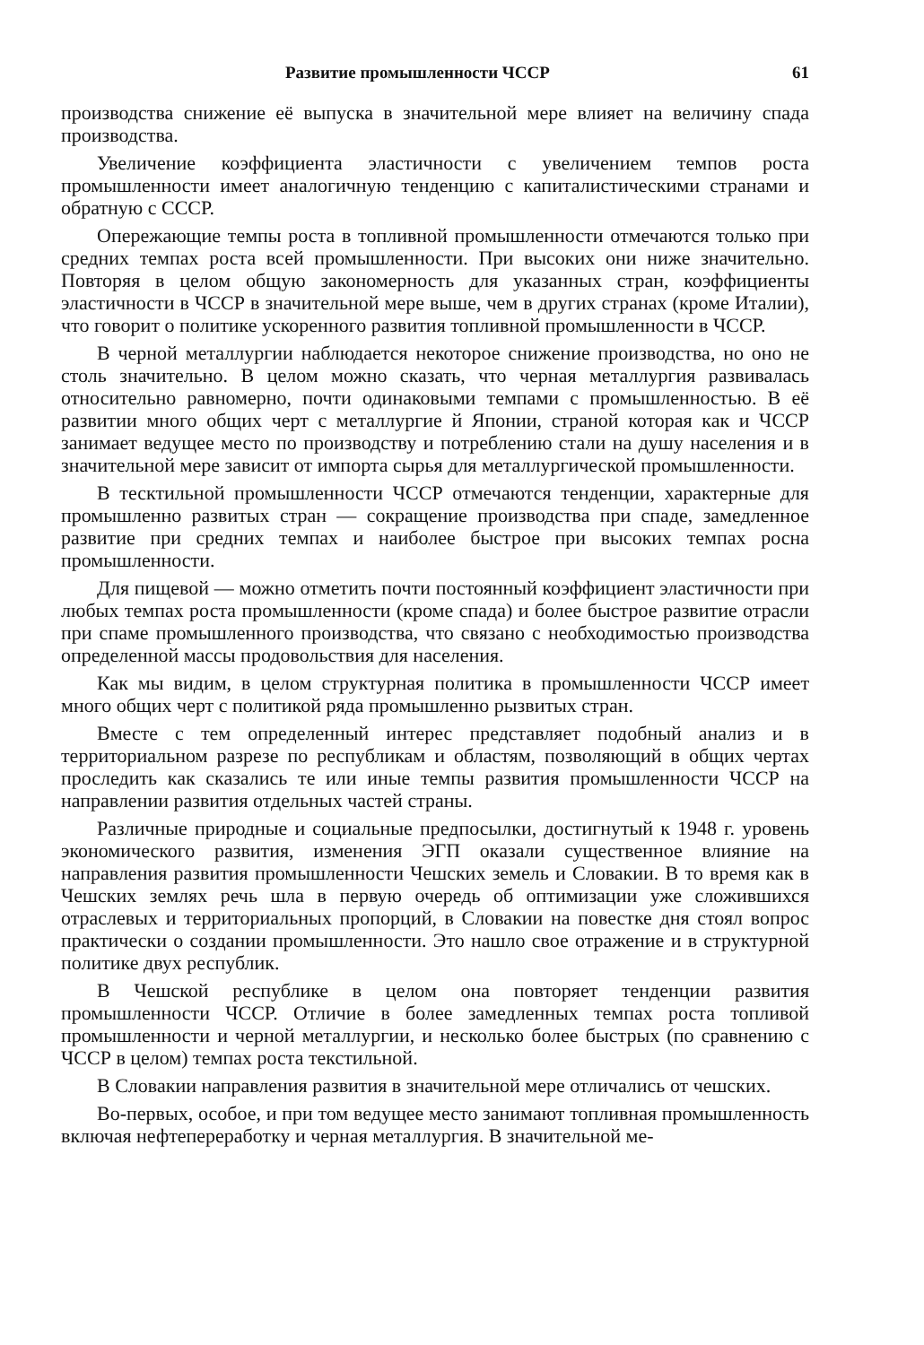Развитие промышленности ЧССР 61
производства снижение её выпуска в значительной мере влияет на величину спада производства.
Увеличение коэффициента эластичности с увеличением темпов роста промышленности имеет аналогичную тенденцию с капиталистическими странами и обратную с СССР.
Опережающие темпы роста в топливной промышленности отмечаются только при средних темпах роста всей промышленности. При высоких они ниже значительно. Повторяя в целом общую закономерность для указанных стран, коэффициенты эластичности в ЧССР в значительной мере выше, чем в других странах (кроме Италии), что говорит о политике ускоренного развития топливной промышленности в ЧССР.
В черной металлургии наблюдается некоторое снижение производства, но оно не столь значительно. В целом можно сказать, что черная металлургия развивалась относительно равномерно, почти одинаковыми темпами с промышленностью. В её развитии много общих черт с металлургие й Японии, страной которая как и ЧССР занимает ведущее место по производству и потреблению стали на душу населения и в значительной мере зависит от импорта сырья для металлургической промышленности.
В тесктильной промышленности ЧССР отмечаются тенденции, характерные для промышленно развитых стран — сокращение производства при спаде, замедленное развитие при средних темпах и наиболее быстрое при высоких темпах росна промышленности.
Для пищевой — можно отметить почти постоянный коэффициент эластичности при любых темпах роста промышленности (кроме спада) и более быстрое развитие отрасли при спаме промышленного производства, что связано с необходимостью производства определенной массы продовольствия для населения.
Как мы видим, в целом структурная политика в промышленности ЧССР имеет много общих черт с политикой ряда промышленно рызвитых стран.
Вместе с тем определенный интерес представляет подобный анализ и в территориальном разрезе по республикам и областям, позволяющий в общих чертах проследить как сказались те или иные темпы развития промышленности ЧССР на направлении развития отдельных частей страны.
Различные природные и социальные предпосылки, достигнутый к 1948 г. уровень экономического развития, изменения ЭГП оказали существенное влияние на направления развития промышленности Чешских земель и Словакии. В то время как в Чешских землях речь шла в первую очередь об оптимизации уже сложившихся отраслевых и территориальных пропорций, в Словакии на повестке дня стоял вопрос практически о создании промышленности. Это нашло свое отражение и в структурной политике двух республик.
В Чешской республике в целом она повторяет тенденции развития промышленности ЧССР. Отличие в более замедленных темпах роста топливой промышленности и черной металлургии, и несколько более быстрых (по сравнению с ЧССР в целом) темпах роста текстильной.
В Словакии направления развития в значительной мере отличались от чешских.
Во-первых, особое, и при том ведущее место занимают топливная промышленность включая нефтепереработку и черная металлургия. В значительной ме-